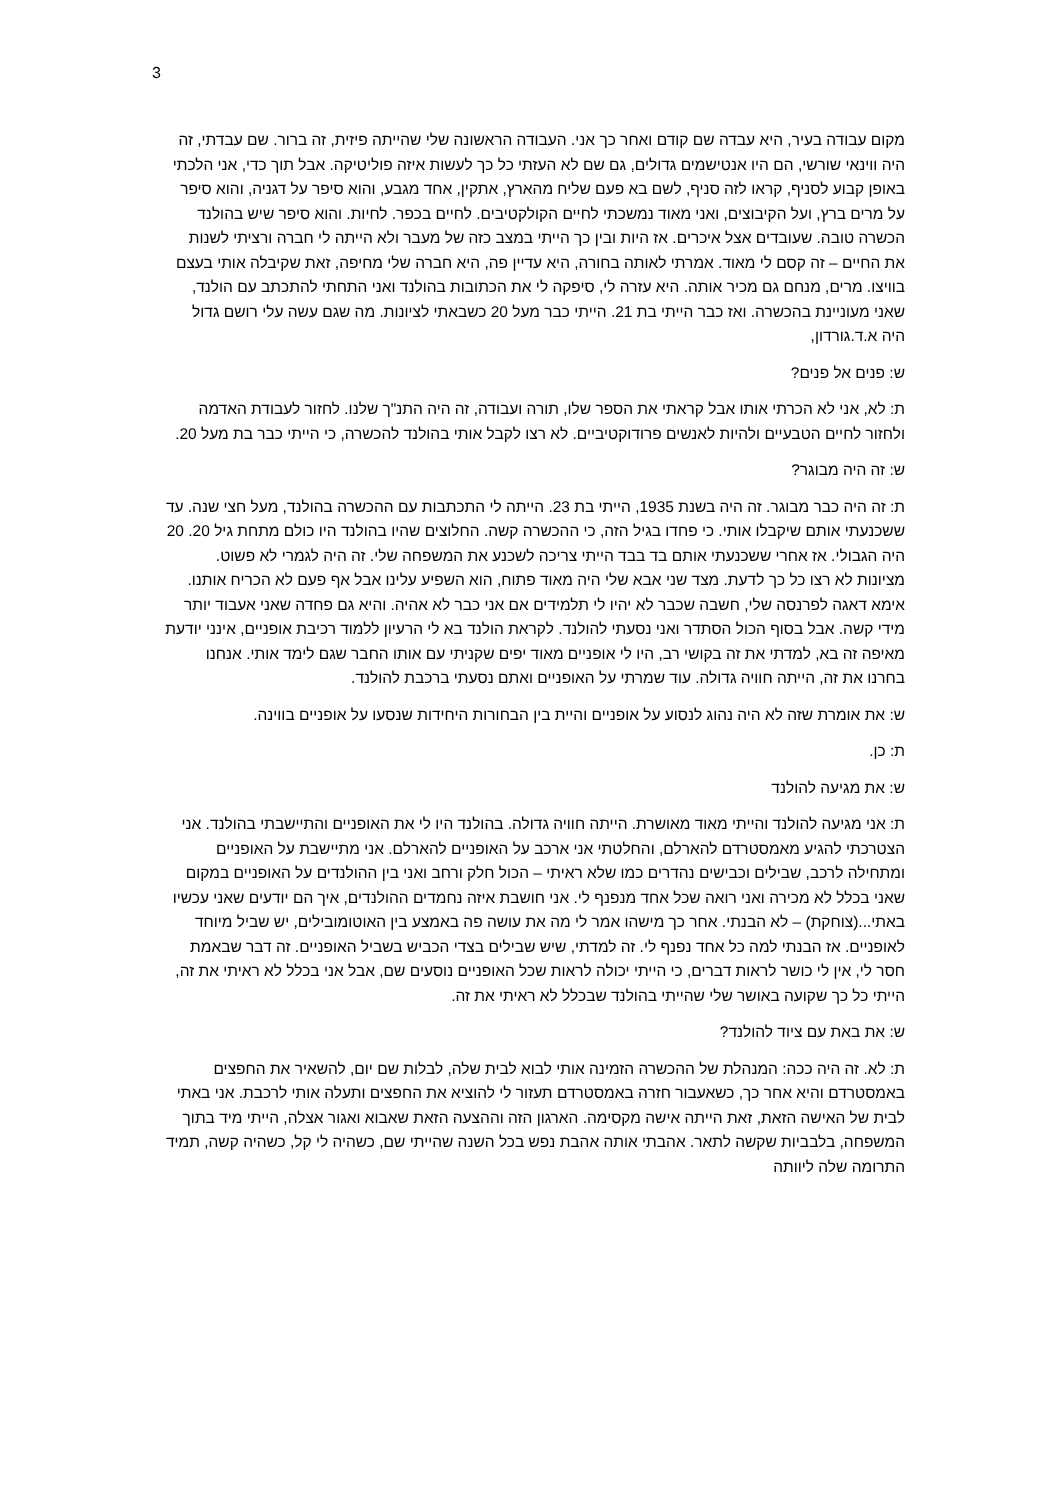3
מקום עבודה בעיר, היא עבדה שם קודם ואחר כך אני. העבודה הראשונה שלי שהייתה פיזית, זה ברור. שם עבדתי, זה היה ווינאי שורשי, הם היו אנטישמים גדולים, גם שם לא העזתי כל כך לעשות איזה פוליטיקה. אבל תוך כדי, אני הלכתי באופן קבוע לסניף, קראו לזה סניף, לשם בא פעם שליח מהארץ, אתקין, אחד מגבע, והוא סיפר על דגניה, והוא סיפר על מרים ברץ, ועל הקיבוצים, ואני מאוד נמשכתי לחיים הקולקטיבים. לחיים בכפר. לחיות. והוא סיפר שיש בהולנד הכשרה טובה. שעובדים אצל איכרים. אז היות ובין כך הייתי במצב כזה של מעבר ולא הייתה לי חברה ורציתי לשנות את החיים – זה קסם לי מאוד. אמרתי לאותה בחורה, היא עדיין פה, היא חברה שלי מחיפה, זאת שקיבלה אותי בעצם בוויצו. מרים, מנחם גם מכיר אותה. היא עזרה לי, סיפקה לי את הכתובות בהולנד ואני התחתי להתכתב עם הולנד, שאני מעוניינת בהכשרה. ואז כבר הייתי בת 21. הייתי כבר מעל 20 כשבאתי לציונות. מה שגם עשה עלי רושם גדול היה א.ד.גורדון,
ש: פנים אל פנים?
ת: לא, אני לא הכרתי אותו אבל קראתי את הספר שלו, תורה ועבודה, זה היה התנ"ך שלנו. לחזור לעבודת האדמה ולחזור לחיים הטבעיים ולהיות לאנשים פרודוקטיביים. לא רצו לקבל אותי בהולנד להכשרה, כי הייתי כבר בת מעל 20.
ש: זה היה מבוגר?
ת: זה היה כבר מבוגר. זה היה בשנת 1935, הייתי בת 23. הייתה לי התכתבות עם ההכשרה בהולנד, מעל חצי שנה. עד ששכנעתי אותם שיקבלו אותי. כי פחדו בגיל הזה, כי ההכשרה קשה. החלוצים שהיו בהולנד היו כולם מתחת גיל 20. 20 היה הגבולי. אז אחרי ששכנעתי אותם בד בבד הייתי צריכה לשכנע את המשפחה שלי. זה היה לגמרי לא פשוט. מציונות לא רצו כל כך לדעת. מצד שני אבא שלי היה מאוד פתוח, הוא השפיע עלינו אבל אף פעם לא הכריח אותנו. אימא דאגה לפרנסה שלי, חשבה שכבר לא יהיו לי תלמידים אם אני כבר לא אהיה. והיא גם פחדה שאני אעבוד יותר מידי קשה. אבל בסוף הכול הסתדר ואני נסעתי להולנד. לקראת הולנד בא לי הרעיון ללמוד רכיבת אופניים, אינני יודעת מאיפה זה בא, למדתי את זה בקושי רב, היו לי אופניים מאוד יפים שקניתי עם אותו החבר שגם לימד אותי. אנחנו בחרנו את זה, הייתה חוויה גדולה. עוד שמרתי על האופניים ואתם נסעתי ברכבת להולנד.
ש: את אומרת שזה לא היה נהוג לנסוע על אופניים והיית בין הבחורות היחידות שנסעו על אופניים בווינה.
ת: כן.
ש: את מגיעה להולנד
ת: אני מגיעה להולנד והייתי מאוד מאושרת. הייתה חוויה גדולה. בהולנד היו לי את האופניים והתיישבתי בהולנד. אני הצטרכתי להגיע מאמסטרדם להארלם, והחלטתי אני ארכב על האופניים להארלם. אני מתיישבת על האופניים ומתחילה לרכב, שבילים וכבישים נהדרים כמו שלא ראיתי – הכול חלק ורחב ואני בין ההולנדים על האופניים במקום שאני בכלל לא מכירה ואני רואה שכל אחד מנפנף לי. אני חושבת איזה נחמדים ההולנדים, איך הם יודעים שאני עכשיו באתי...(צוחקת) – לא הבנתי. אחר כך מישהו אמר לי מה את עושה פה באמצע בין האוטומובילים, יש שביל מיוחד לאופניים. אז הבנתי למה כל אחד נפנף לי. זה למדתי, שיש שבילים בצדי הכביש בשביל האופניים. זה דבר שבאמת חסר לי, אין לי כושר לראות דברים, כי הייתי יכולה לראות שכל האופניים נוסעים שם, אבל אני בכלל לא ראיתי את זה, הייתי כל כך שקועה באושר שלי שהייתי בהולנד שבכלל לא ראיתי את זה.
ש: את באת עם ציוד להולנד?
ת: לא. זה היה ככה: המנהלת של ההכשרה הזמינה אותי לבוא לבית שלה, לבלות שם יום, להשאיר את החפצים באמסטרדם והיא אחר כך, כשאעבור חזרה באמסטרדם תעזור לי להוציא את החפצים ותעלה אותי לרכבת. אני באתי לבית של האישה הזאת, זאת הייתה אישה מקסימה. הארגון הזה וההצעה הזאת שאבוא ואגור אצלה, הייתי מיד בתוך המשפחה, בלבביות שקשה לתאר. אהבתי אותה אהבת נפש בכל השנה שהייתי שם, כשהיה לי קל, כשהיה קשה, תמיד התרומה שלה ליוותה